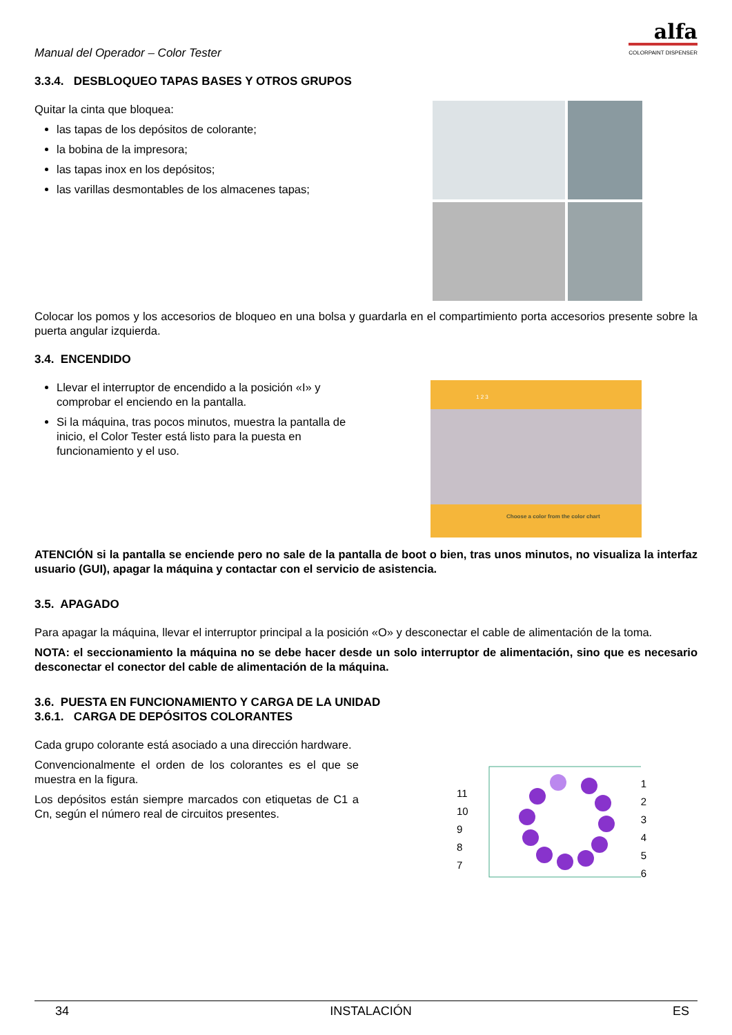Manual del Operador – Color Tester
alfa
COLORPAINT DISPENSER
3.3.4. DESBLOQUEO TAPAS BASES Y OTROS GRUPOS
Quitar la cinta que bloquea:
las tapas de los depósitos de colorante;
la bobina de la impresora;
las tapas inox en los depósitos;
las varillas desmontables de los almacenes tapas;
Colocar los pomos y los accesorios de bloqueo en una bolsa y guardarla en el compartimiento porta accesorios presente sobre la puerta angular izquierda.
3.4. ENCENDIDO
Llevar el interruptor de encendido a la posición «I» y comprobar el enciendo en la pantalla.
Si la máquina, tras pocos minutos, muestra la pantalla de inicio, el Color Tester está listo para la puesta en funcionamiento y el uso.
1 2 3
Choose a color from the color chart
ATENCIÓN si la pantalla se enciende pero no sale de la pantalla de boot o bien, tras unos minutos, no visualiza la interfaz usuario (GUI), apagar la máquina y contactar con el servicio de asistencia.
3.5. APAGADO
Para apagar la máquina, llevar el interruptor principal a la posición «O» y desconectar el cable de alimentación de la toma.
NOTA: el seccionamiento la máquina no se debe hacer desde un solo interruptor de alimentación, sino que es necesario desconectar el conector del cable de alimentación de la máquina.
3.6. PUESTA EN FUNCIONAMIENTO Y CARGA DE LA UNIDAD
3.6.1. CARGA DE DEPÓSITOS COLORANTES
Cada grupo colorante está asociado a una dirección hardware.
Convencionalmente el orden de los colorantes es el que se muestra en la figura.
Los depósitos están siempre marcados con etiquetas de C1 a Cn, según el número real de circuitos presentes.
11
10
9
8
7
1
2
3
4
5
6
34 INSTALACIÓN ES